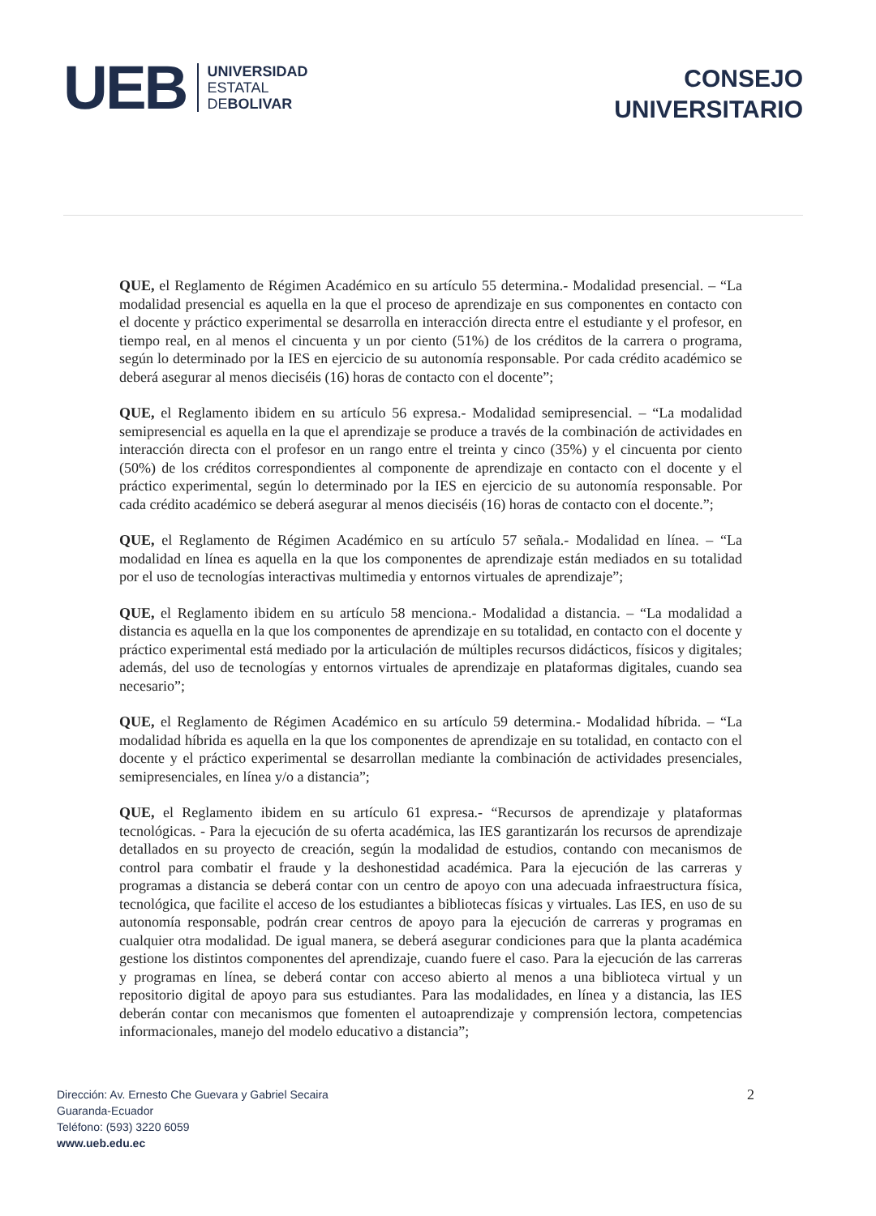UEB
UNIVERSIDAD
ESTATAL
DEBOLIVAR
CONSEJO
UNIVERSITARIO
QUE, el Reglamento de Régimen Académico en su artículo 55 determina.- Modalidad presencial. – “La modalidad presencial es aquella en la que el proceso de aprendizaje en sus componentes en contacto con el docente y práctico experimental se desarrolla en interacción directa entre el estudiante y el profesor, en tiempo real, en al menos el cincuenta y un por ciento (51%) de los créditos de la carrera o programa, según lo determinado por la IES en ejercicio de su autonomía responsable. Por cada crédito académico se deberá asegurar al menos dieciséis (16) horas de contacto con el docente”;
QUE, el Reglamento ibidem en su artículo 56 expresa.- Modalidad semipresencial. – “La modalidad semipresencial es aquella en la que el aprendizaje se produce a través de la combinación de actividades en interacción directa con el profesor en un rango entre el treinta y cinco (35%) y el cincuenta por ciento (50%) de los créditos correspondientes al componente de aprendizaje en contacto con el docente y el práctico experimental, según lo determinado por la IES en ejercicio de su autonomía responsable. Por cada crédito académico se deberá asegurar al menos dieciséis (16) horas de contacto con el docente.”;
QUE, el Reglamento de Régimen Académico en su artículo 57 señala.- Modalidad en línea. – “La modalidad en línea es aquella en la que los componentes de aprendizaje están mediados en su totalidad por el uso de tecnologías interactivas multimedia y entornos virtuales de aprendizaje”;
QUE, el Reglamento ibidem en su artículo 58 menciona.- Modalidad a distancia. – “La modalidad a distancia es aquella en la que los componentes de aprendizaje en su totalidad, en contacto con el docente y práctico experimental está mediado por la articulación de múltiples recursos didácticos, físicos y digitales; además, del uso de tecnologías y entornos virtuales de aprendizaje en plataformas digitales, cuando sea necesario”;
QUE, el Reglamento de Régimen Académico en su artículo 59 determina.- Modalidad híbrida. – “La modalidad híbrida es aquella en la que los componentes de aprendizaje en su totalidad, en contacto con el docente y el práctico experimental se desarrollan mediante la combinación de actividades presenciales, semipresenciales, en línea y/o a distancia”;
QUE, el Reglamento ibidem en su artículo 61 expresa.- “Recursos de aprendizaje y plataformas tecnológicas. - Para la ejecución de su oferta académica, las IES garantizarán los recursos de aprendizaje detallados en su proyecto de creación, según la modalidad de estudios, contando con mecanismos de control para combatir el fraude y la deshonestidad académica. Para la ejecución de las carreras y programas a distancia se deberá contar con un centro de apoyo con una adecuada infraestructura física, tecnológica, que facilite el acceso de los estudiantes a bibliotecas físicas y virtuales. Las IES, en uso de su autonomía responsable, podrán crear centros de apoyo para la ejecución de carreras y programas en cualquier otra modalidad. De igual manera, se deberá asegurar condiciones para que la planta académica gestione los distintos componentes del aprendizaje, cuando fuere el caso. Para la ejecución de las carreras y programas en línea, se deberá contar con acceso abierto al menos a una biblioteca virtual y un repositorio digital de apoyo para sus estudiantes. Para las modalidades, en línea y a distancia, las IES deberán contar con mecanismos que fomenten el autoaprendizaje y comprensión lectora, competencias informacionales, manejo del modelo educativo a distancia”;
Dirección: Av. Ernesto Che Guevara y Gabriel Secaira
Guaranda-Ecuador
Teléfono: (593) 3220 6059
www.ueb.edu.ec
2